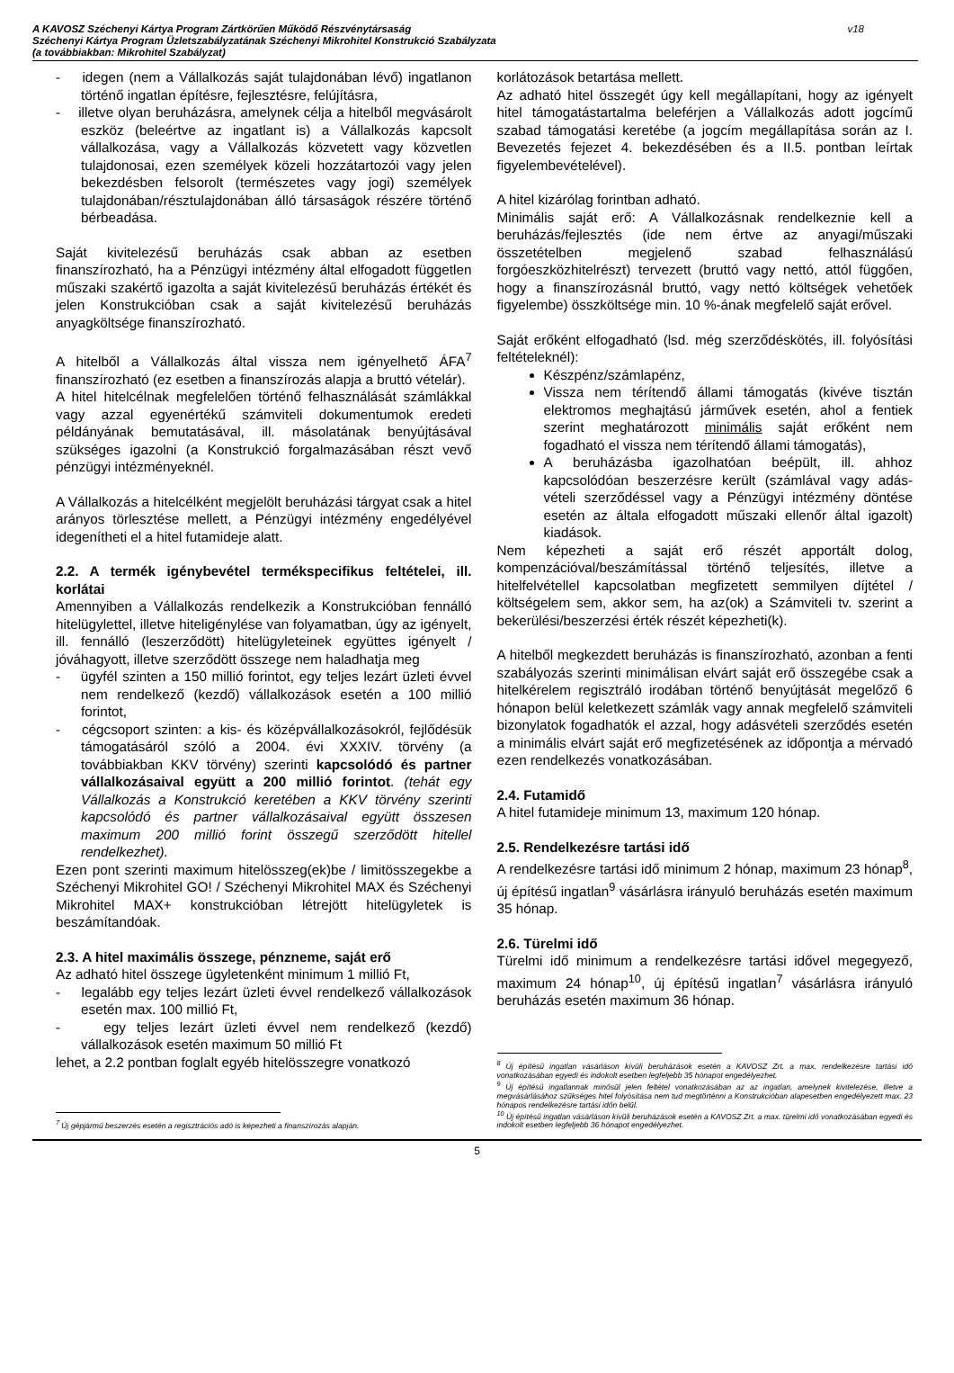v18 A KAVOSZ Széchenyi Kártya Program Zártkörűen Működő Részvénytársaság
Széchenyi Kártya Program Üzletszabályzatának Széchenyi Mikrohitel Konstrukció Szabályzata
(a továbbiakban: Mikrohitel Szabályzat)
- idegen (nem a Vállalkozás saját tulajdonában lévő) ingatlanon történő ingatlan építésre, fejlesztésre, felújításra,
- illetve olyan beruházásra, amelynek célja a hitelből megvásárolt eszköz (beleértve az ingatlant is) a Vállalkozás kapcsolt vállalkozása, vagy a Vállalkozás közvetett vagy közvetlen tulajdonosai, ezen személyek közeli hozzátartozói vagy jelen bekezdésben felsorolt (természetes vagy jogi) személyek tulajdonában/résztulajdonában álló társaságok részére történő bérbeadása.
Saját kivitelezésű beruházás csak abban az esetben finanszírozható, ha a Pénzügyi intézmény által elfogadott független műszaki szakértő igazolta a saját kivitelezésű beruházás értékét és jelen Konstrukcióban csak a saját kivitelezésű beruházás anyagköltsége finanszírozható.
A hitelből a Vállalkozás által vissza nem igényelhető ÁFA<sup>7</sup> finanszírozható (ez esetben a finanszírozás alapja a bruttó vételár).
A hitel hitelcélnak megfelelően történő felhasználását számlákkal vagy azzal egyenértékű számviteli dokumentumok eredeti példányának bemutatásával, ill. másolatának benyújtásával szükséges igazolni (a Konstrukció forgalmazásában részt vevő pénzügyi intézményeknél.
A Vállalkozás a hitelcélként megjelölt beruházási tárgyat csak a hitel arányos törlesztése mellett, a Pénzügyi intézmény engedélyével idegenítheti el a hitel futamideje alatt.
2.2. A termék igénybevétel termékspecifikus feltételei, ill. korlátai
Amennyiben a Vállalkozás rendelkezik a Konstrukcióban fennálló hitelügylettel, illetve hiteligénylése van folyamatban, úgy az igényelt, ill. fennálló (leszerződött) hitelügyleteinek együttes igényelt / jóváhagyott, illetve szerződött összege nem haladhatja meg
- ügyfél szinten a 150 millió forintot, egy teljes lezárt üzleti évvel nem rendelkező (kezdő) vállalkozások esetén a 100 millió forintot,
- cégcsoport szinten: a kis- és középvállalkozásokról, fejlődésük támogatásáról szóló a 2004. évi XXXIV. törvény (a továbbiakban KKV törvény) szerinti kapcsolódó és partner vállalkozásaival együtt a 200 millió forintot. (tehát egy Vállalkozás a Konstrukció keretében a KKV törvény szerinti kapcsolódó és partner vállalkozásaival együtt összesen maximum 200 millió forint összegű szerződött hitellel rendelkezhet).
Ezen pont szerinti maximum hitelösszeg(ek)be / limitösszegekbe a Széchenyi Mikrohitel GO! / Széchenyi Mikrohitel MAX és Széchenyi Mikrohitel MAX+ konstrukcióban létrejött hitelügyletek is beszámítandóak.
2.3. A hitel maximális összege, pénzneme, saját erő
Az adható hitel összege ügyletenként minimum 1 millió Ft,
- legalább egy teljes lezárt üzleti évvel rendelkező vállalkozások esetén max. 100 millió Ft,
- egy teljes lezárt üzleti évvel nem rendelkező (kezdő) vállalkozások esetén maximum 50 millió Ft
lehet, a 2.2 pontban foglalt egyéb hitelösszegre vonatkozó
<sup>7</sup> Új gépjármű beszerzés esetén a regisztrációs adó is képezheti a finanszírozás alapján.
korlátozások betartása mellett.
Az adható hitel összegét úgy kell megállapítani, hogy az igényelt hitel támogatástartalma beleférjen a Vállalkozás adott jogcímű szabad támogatási keretébe (a jogcím megállapítása során az I. Bevezetés fejezet 4. bekezdésében és a II.5. pontban leírtak figyelembevételével).
A hitel kizárólag forintban adható.
Minimális saját erő: A Vállalkozásnak rendelkeznie kell a beruházás/fejlesztés (ide nem értve az anyagi/műszaki összetételben megjelenő szabad felhasználású forgóeszközhitelrészt) tervezett (bruttó vagy nettó, attól függően, hogy a finanszírozásnál bruttó, vagy nettó költségek vehetőek figyelembe) összköltsége min. 10 %-ának megfelelő saját erővel.
Saját erőként elfogadható (lsd. még szerződéskötés, ill. folyósítási feltételeknél):
Készpénz/számlapénz,
Vissza nem térítendő állami támogatás (kivéve tisztán elektromos meghajtású járművek esetén, ahol a fentiek szerint meghatározott minimális saját erőként nem fogadható el vissza nem térítendő állami támogatás),
A beruházásba igazolhatóan beépült, ill. ahhoz kapcsolódóan beszerzésre került (számlával vagy adás-vételi szerződéssel vagy a Pénzügyi intézmény döntése esetén az általa elfogadott műszaki ellenőr által igazolt) kiadások.
Nem képezheti a saját erő részét apportált dolog, kompenzációval/beszámítással történő teljesítés, illetve a hitelfelvétellel kapcsolatban megfizetett semmilyen díjtétel / költségelem sem, akkor sem, ha az(ok) a Számviteli tv. szerint a bekerülési/beszerzési érték részét képezheti(k).
A hitelből megkezdett beruházás is finanszírozható, azonban a fenti szabályozás szerinti minimálisan elvárt saját erő összegébe csak a hitelkérelem regisztráló irodában történő benyújtását megelőző 6 hónapon belül keletkezett számlák vagy annak megfelelő számviteli bizonylatok fogadhatók el azzal, hogy adásvételi szerződés esetén a minimális elvárt saját erő megfizetésének az időpontja a mérvadó ezen rendelkezés vonatkozásában.
2.4. Futamidő
A hitel futamideje minimum 13, maximum 120 hónap.
2.5. Rendelkezésre tartási idő
A rendelkezésre tartási idő minimum 2 hónap, maximum 23 hónap<sup>8</sup>, új építésű ingatlan<sup>9</sup> vásárlásra irányuló beruházás esetén maximum 35 hónap.
2.6. Türelmi idő
Türelmi idő minimum a rendelkezésre tartási idővel megegyező, maximum 24 hónap<sup>10</sup>, új építésű ingatlan<sup>7</sup> vásárlásra irányuló beruházás esetén maximum 36 hónap.
<sup>8</sup> Új építésű ingatlan vásárláson kívüli beruházások esetén a KAVOSZ Zrt. a max. rendelkezésre tartási idő vonatkozásában egyedi és indokolt esetben legfeljebb 35 hónapot engedélyezhet.
<sup>9</sup> Új építésű ingatlannak minősül jelen feltétel vonatkozásában az az ingatlan, amelynek kivitelezése, illetve a megvásárlásához szükséges hitel folyósítása nem tud megtörténni a Konstrukcióban alapesetben engedélyezett max. 23 hónapos rendelkezésre tartási időn belül.
<sup>10</sup> Új építésű ingatlan vásárláson kívüli beruházások esetén a KAVOSZ Zrt. a max. türelmi idő vonatkozásában egyedi és indokolt esetben legfeljebb 36 hónapot engedélyezhet.
5